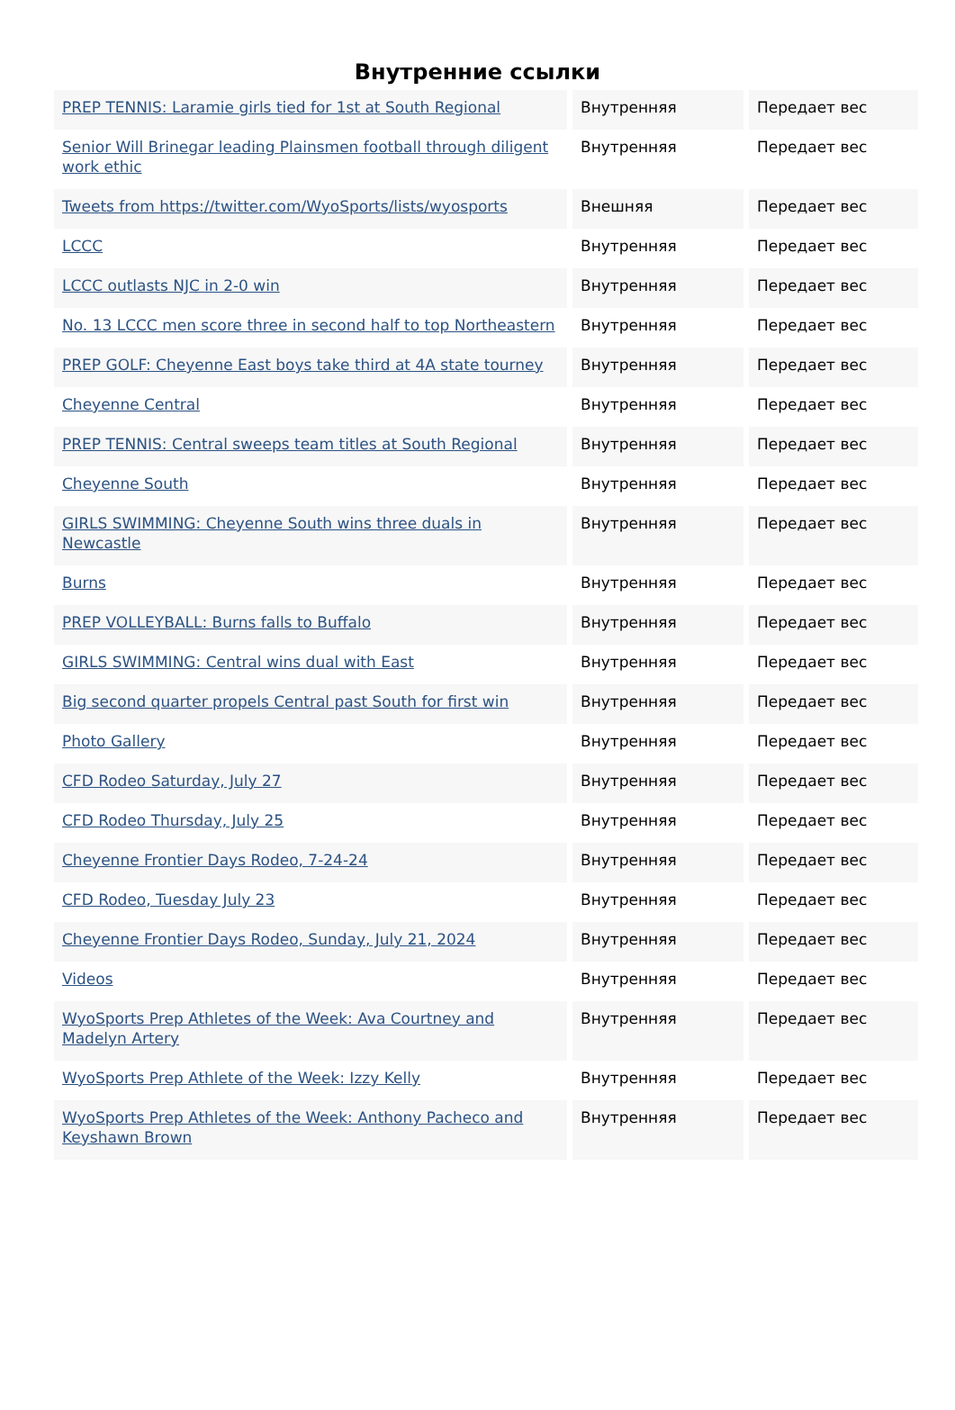Внутренние ссылки
| PREP TENNIS: Laramie girls tied for 1st at South Regional | Внутренняя | Передает вес |
| Senior Will Brinegar leading Plainsmen football through diligent work ethic | Внутренняя | Передает вес |
| Tweets from https://twitter.com/WyoSports/lists/wyosports | Внешняя | Передает вес |
| LCCC | Внутренняя | Передает вес |
| LCCC outlasts NJC in 2-0 win | Внутренняя | Передает вес |
| No. 13 LCCC men score three in second half to top Northeastern | Внутренняя | Передает вес |
| PREP GOLF: Cheyenne East boys take third at 4A state tourney | Внутренняя | Передает вес |
| Cheyenne Central | Внутренняя | Передает вес |
| PREP TENNIS: Central sweeps team titles at South Regional | Внутренняя | Передает вес |
| Cheyenne South | Внутренняя | Передает вес |
| GIRLS SWIMMING: Cheyenne South wins three duals in Newcastle | Внутренняя | Передает вес |
| Burns | Внутренняя | Передает вес |
| PREP VOLLEYBALL: Burns falls to Buffalo | Внутренняя | Передает вес |
| GIRLS SWIMMING: Central wins dual with East | Внутренняя | Передает вес |
| Big second quarter propels Central past South for first win | Внутренняя | Передает вес |
| Photo Gallery | Внутренняя | Передает вес |
| CFD Rodeo Saturday, July 27 | Внутренняя | Передает вес |
| CFD Rodeo Thursday, July 25 | Внутренняя | Передает вес |
| Cheyenne Frontier Days Rodeo, 7-24-24 | Внутренняя | Передает вес |
| CFD Rodeo, Tuesday July 23 | Внутренняя | Передает вес |
| Cheyenne Frontier Days Rodeo, Sunday, July 21, 2024 | Внутренняя | Передает вес |
| Videos | Внутренняя | Передает вес |
| WyoSports Prep Athletes of the Week: Ava Courtney and Madelyn Artery | Внутренняя | Передает вес |
| WyoSports Prep Athlete of the Week: Izzy Kelly | Внутренняя | Передает вес |
| WyoSports Prep Athletes of the Week: Anthony Pacheco and Keyshawn Brown | Внутренняя | Передает вес |